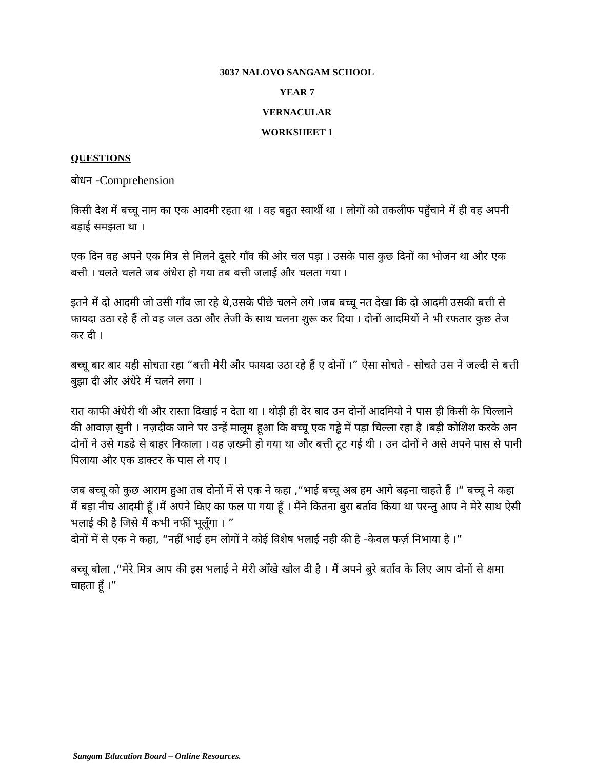3037 NALOVO SANGAM SCHOOL
YEAR 7
VERNACULAR
WORKSHEET 1
QUESTIONS
बोधन -Comprehension
किसी देश में बच्चू नाम का एक आदमी रहता था । वह बहुत स्वार्थी था । लोगों को तकलीफ पहुँचाने में ही वह अपनी बड़ाई समझता था ।
एक दिन वह अपने एक मित्र से मिलने दूसरे गाँव की ओर चल पड़ा । उसके पास कुछ दिनों का भोजन था और एक बत्ती । चलते चलते जब अंधेरा हो गया तब बत्ती जलाई और चलता गया ।
इतने में दो आदमी जो उसी गाँव जा रहे थे,उसके पीछे चलने लगे ।जब बच्चू नत देखा कि दो आदमी उसकी बत्ती से फायदा उठा रहे हैं तो वह जल उठा और तेजी के साथ चलना शुरू कर दिया । दोनों आदमियों ने भी रफतार कुछ तेज कर दी ।
बच्चू बार बार यही सोचता रहा “बत्ती मेरी और फायदा उठा रहे हैं ए दोनों ।” ऐसा सोचते - सोचते उस ने जल्दी से बत्ती बुझा दी और अंधेरे में चलने लगा ।
रात काफी अंधेरी थी और रास्ता दिखाई न देता था । थोड़ी ही देर बाद उन दोनों आदमियो ने पास ही किसी के चिल्लाने की आवाज़ सुनी । नज़दीक जाने पर उन्हें मालूम हूआ कि बच्चू एक गड्ढे में पड़ा चिल्ला रहा है ।बड़ी कोशिश करके अन दोनों ने उसे गडढे से बाहर निकाला । वह ज़ख्मी हो गया था और बत्ती टूट गई थी । उन दोनों ने असे अपने पास से पानी पिलाया और एक डाक्टर के पास ले गए ।
जब बच्चू को कुछ आराम हुआ तब दोनों में से एक ने कहा ,“भाई बच्चू अब हम आगे बढ़ना चाहते हैं ।“ बच्चू ने कहा मैं बड़ा नीच आदमी हूँ ।मैं अपने किए का फल पा गया हूँ । मैंने कितना बुरा बर्ताव किया था परन्तु आप ने मेरे साथ ऐसी भलाई की है जिसे मैं कभी नफीं भूलूँगा । ”
दोनों में से एक ने कहा, “नहीं भाई हम लोगों ने कोई विशेष भलाई नही की है -केवल फर्ज़ निभाया है ।”
बच्चू बोला ,“मेरे मित्र आप की इस भलाई ने मेरी आँखे खोल दी है । मैं अपने बुरे बर्ताव के लिए आप दोनों से क्षमा चाहता हूँ ।”
Sangam Education Board – Online Resources.